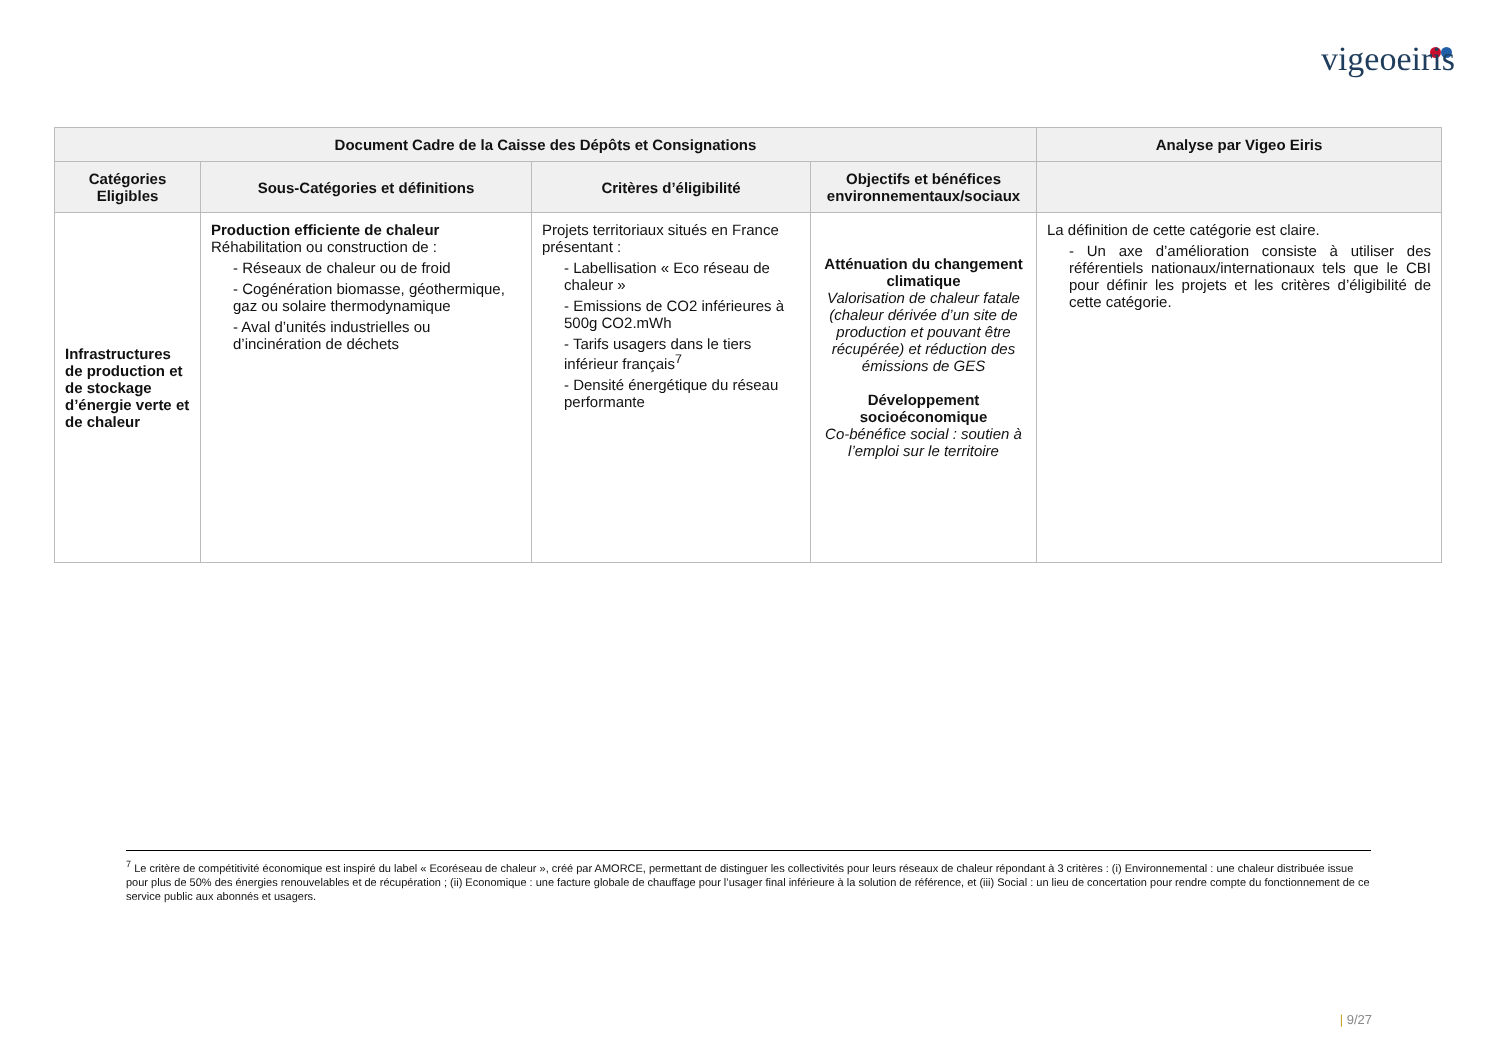vigeoeiris
| Document Cadre de la Caisse des Dépôts et Consignations | | | | Analyse par Vigeo Eiris |
| --- | --- | --- | --- | --- |
| Catégories Eligibles | Sous-Catégories et définitions | Critères d’éligibilité | Objectifs et bénéfices environnementaux/sociaux | |
| Infrastructures de production et de stockage d’énergie verte et de chaleur | Production efficiente de chaleur Réhabilitation ou construction de : - Réseaux de chaleur ou de froid - Cogénération biomasse, géothermique, gaz ou solaire thermodynamique - Aval d’unités industrielles ou d’incinération de déchets | Projets territoriaux situés en France présentant : - Labellisation « Eco réseau de chaleur » - Emissions de CO2 inférieures à 500g CO2.mWh - Tarifs usagers dans le tiers inférieur français<sup>7</sup> - Densité énergétique du réseau performante | Atténuation du changement climatique Valorisation de chaleur fatale (chaleur dérivée d’un site de production et pouvant être récupérée) et réduction des émissions de GES Développement socioéconomique Co-bénéfice social : soutien à l’emploi sur le territoire | La définition de cette catégorie est claire. - Un axe d’amélioration consiste à utiliser des référentiels nationaux/internationaux tels que le CBI pour définir les projets et les critères d’éligibilité de cette catégorie. |
<sup>7</sup> Le critère de compétitivité économique est inspiré du label « Ecoréseau de chaleur », créé par AMORCE, permettant de distinguer les collectivités pour leurs réseaux de chaleur répondant à 3 critères : (i) Environnemental : une chaleur distribuée issue pour plus de 50% des énergies renouvelables et de récupération ; (ii) Economique : une facture globale de chauffage pour l’usager final inférieure à la solution de référence, et (iii) Social : un lieu de concertation pour rendre compte du fonctionnement de ce service public aux abonnés et usagers.
| 9/27